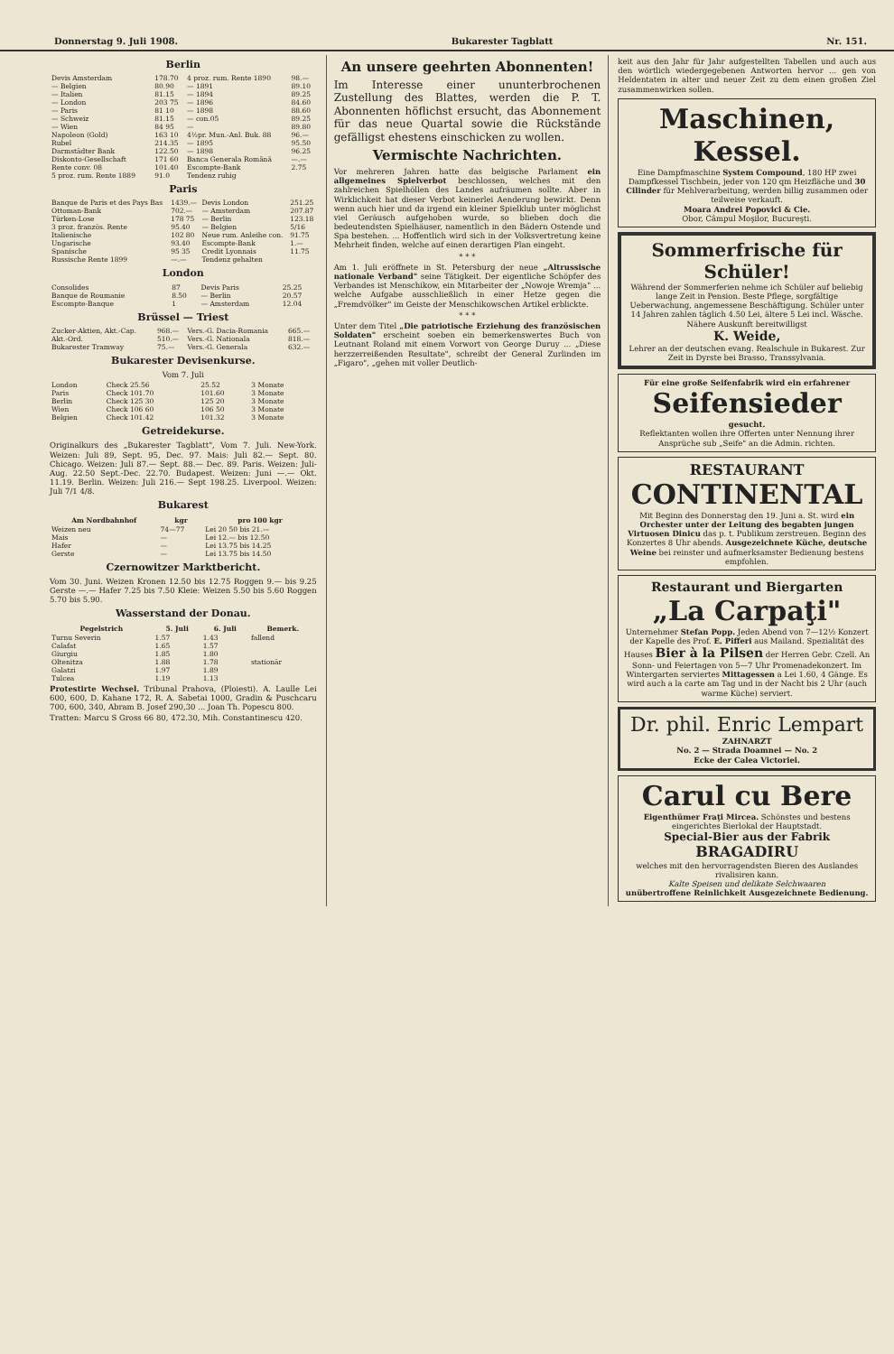Donnerstag 9. Juli 1908. Bukarester Tagblatt Nr. 151.
Berlin
| Devis Amsterdam | 178.70 | 4 proz. rum. Rente 1890 | 98.— |
| — Belgien | 80.90 | — 1891 | 89.10 |
| — Italien | 81.15 | — 1894 | 89.25 |
| — London | 203 75 | — 1896 | 84.60 |
| — Paris | 81 10 | — 1898 | 88.60 |
| — Schweiz | 81.15 | — con.05 | 89.25 |
| — Wien | 84 95 | — | 89.80 |
| Napoleon (Gold) | 163 10 | 4½pr. Mun.-Anl. Buk. 88 | 96.— |
| Rubel | 214.35 | — 1895 | 95.50 |
| Darmstädter Bank | 122.50 | — 1898 | 96.25 |
| Diskonto-Gesellschaft | 171 60 | Banca Generala Română | —.— |
| Rente conv. 08 | 101.40 | Escompte-Bank | 2.75 |
| 5 proz. rum. Rente 1889 | 91.0 | Tendenz ruhig | |
Paris
| Banque de Paris et des Pays Bas | 1439.— | Devis London | 251.25 |
| Ottoman-Bank | 702.— | — Amsterdam | 207.87 |
| Türken-Lose | 178 75 | — Berlin | 123.18 |
| 3 proz. französ. Rente | 95.40 | — Belgien | 5/16 |
| Italienische | 102 80 | Neue rum. Anleihe con. | 91.75 |
| Ungarische | 93.40 | Escompte-Bank | 1.— |
| Spanische | 95 35 | Credit Lyonnais | 11.75 |
| Russische Rente 1899 | —.— | Tendenz gehalten | |
London
| Consolides | 87 | Devis Paris | 25.25 |
| Banque de Roumanie | 8.50 | — Berlin | 20.57 |
| Escompte-Banque | 1 | — Amsterdam | 12.04 |
Brüssel — Triest
| Zucker-Aktien, Akt.-Cap. | 968.— | Vers.-G. Dacia-Romania | 665.— |
| Akt.-Ord. | 510.— | Vers.-G. Nationala | 818.— |
| Bukarester Tramway | 75.— | Vers.-G. Generala | 632.— |
Bukarester Devisenkurse.
Vom 7. Juli
| London | Check 25.56 | 25.52 | 3 Monate |
| Paris | Check 101.70 | 101.60 | 3 Monate |
| Berlin | Check 125 30 | 125 20 | 3 Monate |
| Wien | Check 106 60 | 106 50 | 3 Monate |
| Belgien | Check 101.42 | 101.32 | 3 Monate |
Getreidekurse.
Originalkurs des „Bukarester Tagblatt", Vom 7. Juli. New-York. Weizen: Juli 89, Sept. 95, Dec. 97. Mais: Juli 82.— Sept. 80. Chicago. Weizen: Juli 87.— Sept. 88.— Dec. 89. Paris. Weizen: Juli-Aug. 22.50 Sept.-Dec. 22.70. Budapest. Weizen: Juni —.— Okt. 11.19. Berlin. Weizen: Juli 216.— Sept 198.25. Liverpool. Weizen: Juli 7/1 4/8.
Bukarest
| Am Nordbahnhof | kgr | pro 100 kgr |
| --- | --- | --- |
| Weizen neu | 74—77 | Lei 20 50 bis 21.— |
| Mais | — | Lei 12.— bis 12.50 |
| Hafer | — | Lei 13.75 bis 14.25 |
| Gerste | — | Lei 13.75 bis 14.50 |
Czernowitzer Marktbericht.
Vom 30. Juni. Weizen Kronen 12.50 bis 12.75 Roggen 9.— bis 9.25 Gerste —.— Hafer 7.25 bis 7.50 Kleie: Weizen 5.50 bis 5.60 Roggen 5.70 bis 5.90.
Wasserstand der Donau.
| Pegelstrich | 5. Juli | 6. Juli | Bemerk. |
| --- | --- | --- | --- |
| Turnu Severin | 1.57 | 1.43 | fallend |
| Calafat | 1.65 | 1.57 | |
| Giurgiu | 1.85 | 1.80 | |
| Oltenitza | 1.88 | 1.78 | stationär |
| Galatzi | 1.97 | 1.89 | |
| Tulcea | 1.19 | 1.13 | |
Protestirte Wechsel. Tribunal Prahova, (Ploiesti). A. Laulle Lei 600, 600, D. Kahane 172, R. A. Sabetai 1000, Gradin & Puschcaru 700, 600, 340, Abram B. Josef 290,30 ... Joan Th. Popescu 800.
Tratten: Marcu S Gross 66 80, 472.30, Mih. Constantinescu 420.
An unsere geehrten Abonnenten!
Im Interesse einer ununterbrochenen Zustellung des Blattes, werden die P. T. Abonnenten höflichst ersucht, das Abonnement für das neue Quartal sowie die Rückstände gefälligst ehestens einschicken zu wollen.
Vermischte Nachrichten.
Vor mehreren Jahren hatte das belgische Parlament ein allgemeines Spielverbot beschlossen, welches mit den zahlreichen Spielhöllen des Landes aufräumen sollte. Aber in Wirklichkeit hat dieser Verbot keinerlei Aenderung bewirkt. Denn wenn auch hier und da irgend ein kleiner Spielklub unter möglichst viel Geräusch aufgehoben wurde, so blieben doch die bedeutendsten Spielhäuser, namentlich in den Bädern Ostende und Spa bestehen. ... Hoffentlich wird sich in der Volksvertretung keine Mehrheit finden, welche auf einen derartigen Plan eingeht.
* * *
Am 1. Juli eröffnete in St. Petersburg der neue „Altrussische nationale Verband" seine Tätigkeit. Der eigentliche Schöpfer des Verbandes ist Menschikow, ein Mitarbeiter der „Nowoje Wremja" ... welche Aufgabe ausschließlich in einer Hetze gegen die „Fremdvölker" im Geiste der Menschikowschen Artikel erblickte.
* * *
Unter dem Titel „Die patriotische Erziehung des französischen Soldaten" erscheint soeben ein bemerkenswertes Buch von Leutnant Roland mit einem Vorwort von George Duruy ... „Diese herzzerreißenden Resultate", schreibt der General Zurlinden im „Figaro", „gehen mit voller Deutlich-
keit aus den Jahr für Jahr aufgestellten Tabellen und auch aus den wörtlich wiedergegebenen Antworten hervor ... gen von Heldentaten in alter und neuer Zeit zu dem einen großen Ziel zusammenwirken sollen.
Maschinen, Kessel.
Eine Dampfmaschine System Compound, 180 HP zwei Dampfkessel Tischbein, jeder von 120 qm Heizfläche und 30 Cilinder für Mehlverarbeitung, werden billig zusammen oder teilweise verkauft.
Moara Andrei Popovici & Cie.
Obor, Câmpul Moşilor, Bucureşti.
Sommerfrische für Schüler!
Während der Sommerferien nehme ich Schüler auf beliebig lange Zeit in Pension. Beste Pflege, sorgfältige Ueberwachung, angemessene Beschäftigung. Schüler unter 14 Jahren zahlen täglich 4.50 Lei, ältere 5 Lei incl. Wäsche. Nähere Auskunft bereitwilligst
K. Weide,
Lehrer an der deutschen evang. Realschule in Bukarest. Zur Zeit in Dyrste bei Brasso, Transsylvania.
Für eine große Seifenfabrik wird ein erfahrener
Seifensieder
gesucht.
Reflektanten wollen ihre Offerten unter Nennung ihrer Ansprüche sub „Seife" an die Admin. richten.
RESTAURANT
CONTINENTAL
Mit Beginn des Donnerstag den 19. Juni a. St. wird ein Orchester unter der Leitung des begabten jungen Virtuosen Dinicu das p. t. Publikum zerstreuen. Beginn des Konzertes 8 Uhr abends. Ausgezeichnete Küche, deutsche Weine bei reinster und aufmerksamster Bedienung bestens empfohlen.
Restaurant und Biergarten
„La Carpaţi"
Unternehmer Stefan Popp. Jeden Abend von 7—12½ Konzert der Kapelle des Prof. E. Pifferi aus Mailand. Spezialität des Hauses Bier à la Pilsen der Herren Gebr. Czell. An Sonn- und Feiertagen von 5—7 Uhr Promenadekonzert. Im Wintergarten serviertes Mittagessen a Lei 1.60, 4 Gänge. Es wird auch a la carte am Tag und in der Nacht bis 2 Uhr (auch warme Küche) serviert.
Dr. phil. Enric Lempart
ZAHNARZT
No. 2 — Strada Doamnei — No. 2
Ecke der Calea Victoriei.
Carul cu Bere
Eigenthümer Fraţi Mircea. Schönstes und bestens eingerichtes Bierlokal der Hauptstadt.
Special-Bier aus der Fabrik
BRAGADIRU
welches mit den hervorragendsten Bieren des Auslandes rivalisiren kann.
Kalte Speisen und delikate Selchwaaren
unübertroffene Reinlichkeit Ausgezeichnete Bedienung.